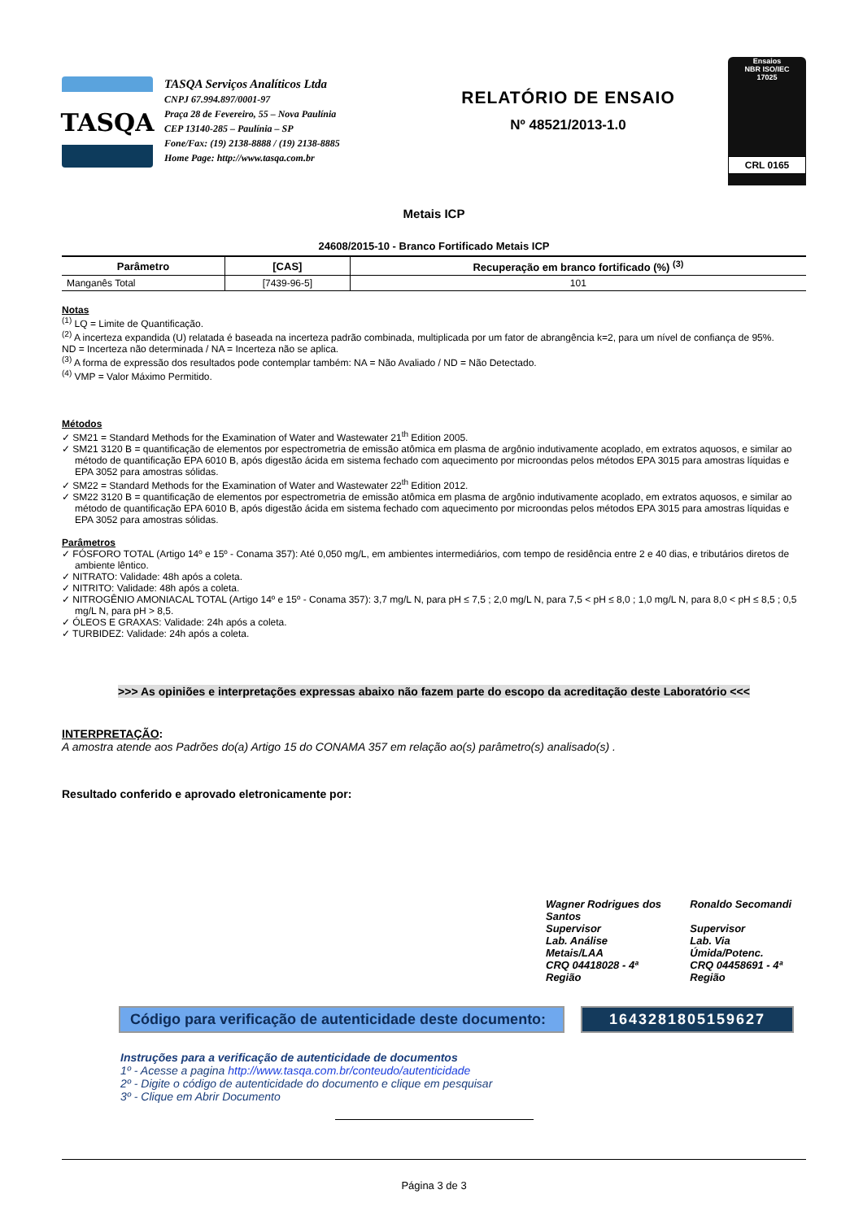TASQA
TASQA Serviços Analíticos Ltda
CNPJ 67.994.897/0001-97
Praça 28 de Fevereiro, 55 – Nova Paulínia
CEP 13140-285 – Paulínia – SP
Fone/Fax: (19) 2138-8888 / (19) 2138-8885
Home Page: http://www.tasqa.com.br
RELATÓRIO DE ENSAIO
Nº 48521/2013-1.0
Ensaios
NBR ISO/IEC
17025
CRL 0165
Metais ICP
24608/2015-10 - Branco Fortificado Metais ICP
| Parâmetro | [CAS] | Recuperação em branco fortificado (%) <sup>(3)</sup> |
| --- | --- | --- |
| Manganês Total | [7439-96-5] | 101 |
Notas
<sup>(1)</sup> LQ = Limite de Quantificação.
<sup>(2)</sup> A incerteza expandida (U) relatada é baseada na incerteza padrão combinada, multiplicada por um fator de abrangência k=2, para um nível de confiança de 95%.
ND = Incerteza não determinada / NA = Incerteza não se aplica.
<sup>(3)</sup> A forma de expressão dos resultados pode contemplar também: NA = Não Avaliado / ND = Não Detectado.
<sup>(4)</sup> VMP = Valor Máximo Permitido.
Métodos
✓ SM21 = Standard Methods for the Examination of Water and Wastewater 21<sup>th</sup> Edition 2005.
✓ SM21 3120 B = quantificação de elementos por espectrometria de emissão atômica em plasma de argônio indutivamente acoplado, em extratos aquosos, e similar ao método de quantificação EPA 6010 B, após digestão ácida em sistema fechado com aquecimento por microondas pelos métodos EPA 3015 para amostras líquidas e EPA 3052 para amostras sólidas.
✓ SM22 = Standard Methods for the Examination of Water and Wastewater 22<sup>th</sup> Edition 2012.
✓ SM22 3120 B = quantificação de elementos por espectrometria de emissão atômica em plasma de argônio indutivamente acoplado, em extratos aquosos, e similar ao método de quantificação EPA 6010 B, após digestão ácida em sistema fechado com aquecimento por microondas pelos métodos EPA 3015 para amostras líquidas e EPA 3052 para amostras sólidas.
Parâmetros
✓ FÓSFORO TOTAL (Artigo 14º e 15º - Conama 357): Até 0,050 mg/L, em ambientes intermediários, com tempo de residência entre 2 e 40 dias, e tributários diretos de ambiente lêntico.
✓ NITRATO: Validade: 48h após a coleta.
✓ NITRITO: Validade: 48h após a coleta.
✓ NITROGÊNIO AMONIACAL TOTAL (Artigo 14º e 15º - Conama 357): 3,7 mg/L N, para pH ≤ 7,5 ; 2,0 mg/L N, para 7,5 < pH ≤ 8,0 ; 1,0 mg/L N, para 8,0 < pH ≤ 8,5 ; 0,5 mg/L N, para pH > 8,5.
✓ ÓLEOS E GRAXAS: Validade: 24h após a coleta.
✓ TURBIDEZ: Validade: 24h após a coleta.
>>> As opiniões e interpretações expressas abaixo não fazem parte do escopo da acreditação deste Laboratório <<<
INTERPRETAÇÃO:
A amostra atende aos Padrões do(a) Artigo 15 do CONAMA 357 em relação ao(s) parâmetro(s) analisado(s) .
Resultado conferido e aprovado eletronicamente por:
Wagner Rodrigues dos Santos
Supervisor
Lab. Análise Metais/LAA
CRQ 04418028 - 4ª Região
Ronaldo Secomandi
Supervisor
Lab. Via Úmida/Potenc.
CRQ 04458691 - 4ª Região
Código para verificação de autenticidade deste documento:
1643281805159627
Instruções para a verificação de autenticidade de documentos
1º - Acesse a pagina http://www.tasqa.com.br/conteudo/autenticidade
2º - Digite o código de autenticidade do documento e clique em pesquisar
3º - Clique em Abrir Documento
Página 3 de 3